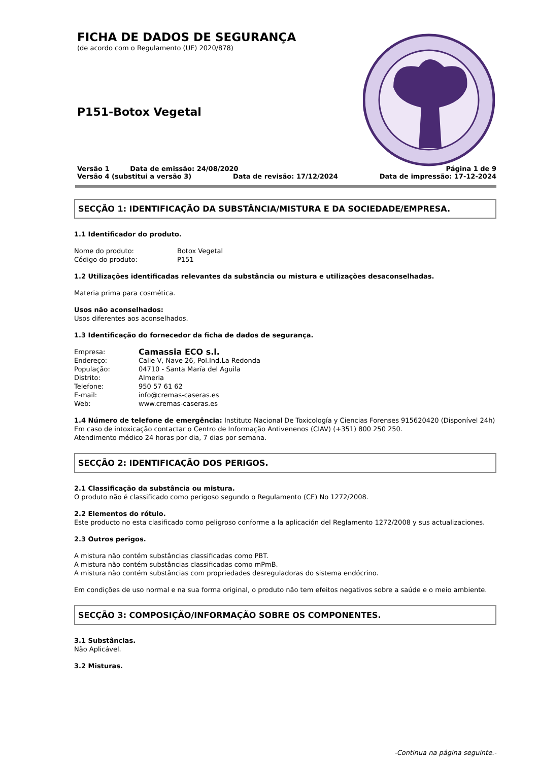FICHA DE DADOS DE SEGURANÇA
(de acordo com o Regulamento (UE) 2020/878)
P151-Botox Vegetal
Versão 1 Data de emissão: 24/08/2020 Página 1 de 9
Versão 4 (substitui a versão 3) Data de revisão: 17/12/2024 Data de impressão: 17-12-2024
SECÇÃO 1: IDENTIFICAÇÃO DA SUBSTÂNCIA/MISTURA E DA SOCIEDADE/EMPRESA.
1.1 Identificador do produto.
Nome do produto: Botox Vegetal
Código do produto: P151
1.2 Utilizações identificadas relevantes da substância ou mistura e utilizações desaconselhadas.
Materia prima para cosmética.
Usos não aconselhados:
Usos diferentes aos aconselhados.
1.3 Identificação do fornecedor da ficha de dados de segurança.
Empresa: Camassia ECO s.l.
Endereço: Calle V, Nave 26, Pol.Ind.La Redonda
População: 04710 - Santa María del Aguila
Distrito: Almeria
Telefone: 950 57 61 62
E-mail: info@cremas-caseras.es
Web: www.cremas-caseras.es
1.4 Número de telefone de emergência: Instituto Nacional De Toxicología y Ciencias Forenses 915620420 (Disponível 24h)
Em caso de intoxicação contactar o Centro de Informação Antivenenos (CIAV) (+351) 800 250 250.
Atendimento médico 24 horas por dia, 7 dias por semana.
SECÇÃO 2: IDENTIFICAÇÃO DOS PERIGOS.
2.1 Classificação da substância ou mistura.
O produto não é classificado como perigoso segundo o Regulamento (CE) No 1272/2008.
2.2 Elementos do rótulo.
Este producto no esta clasificado como peligroso conforme a la aplicación del Reglamento 1272/2008 y sus actualizaciones.
2.3 Outros perigos.
A mistura não contém substâncias classificadas como PBT.
A mistura não contém substâncias classificadas como mPmB.
A mistura não contém substâncias com propriedades desreguladoras do sistema endócrino.
Em condições de uso normal e na sua forma original, o produto não tem efeitos negativos sobre a saúde e o meio ambiente.
SECÇÃO 3: COMPOSIÇÃO/INFORMAÇÃO SOBRE OS COMPONENTES.
3.1 Substâncias.
Não Aplicável.
3.2 Misturas.
-Continua na página seguinte.-